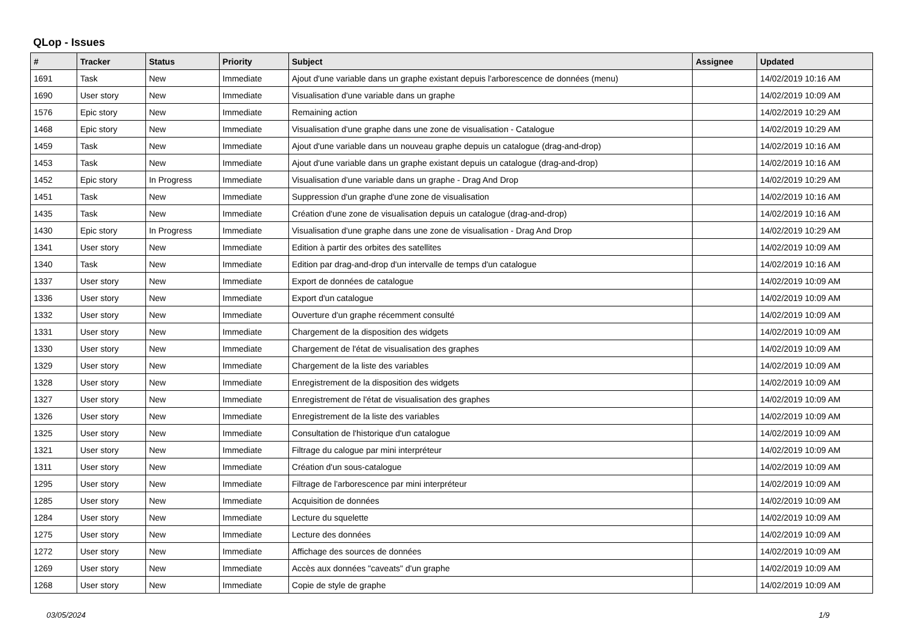QLop - Issues
| # | Tracker | Status | Priority | Subject | Assignee | Updated |
| --- | --- | --- | --- | --- | --- | --- |
| 1691 | Task | New | Immediate | Ajout d'une variable dans un graphe existant depuis l'arborescence de données (menu) | | 14/02/2019 10:16 AM |
| 1690 | User story | New | Immediate | Visualisation d'une variable dans un graphe | | 14/02/2019 10:09 AM |
| 1576 | Epic story | New | Immediate | Remaining action | | 14/02/2019 10:29 AM |
| 1468 | Epic story | New | Immediate | Visualisation d'une graphe dans une zone de visualisation - Catalogue | | 14/02/2019 10:29 AM |
| 1459 | Task | New | Immediate | Ajout d'une variable dans un nouveau graphe depuis un catalogue (drag-and-drop) | | 14/02/2019 10:16 AM |
| 1453 | Task | New | Immediate | Ajout d'une variable dans un graphe existant depuis un catalogue (drag-and-drop) | | 14/02/2019 10:16 AM |
| 1452 | Epic story | In Progress | Immediate | Visualisation d'une variable dans un graphe - Drag And Drop | | 14/02/2019 10:29 AM |
| 1451 | Task | New | Immediate | Suppression d'un graphe d'une zone de visualisation | | 14/02/2019 10:16 AM |
| 1435 | Task | New | Immediate | Création d'une zone de visualisation depuis un catalogue (drag-and-drop) | | 14/02/2019 10:16 AM |
| 1430 | Epic story | In Progress | Immediate | Visualisation d'une graphe dans une zone de visualisation - Drag And Drop | | 14/02/2019 10:29 AM |
| 1341 | User story | New | Immediate | Edition à partir des orbites des satellites | | 14/02/2019 10:09 AM |
| 1340 | Task | New | Immediate | Edition par drag-and-drop d'un intervalle de temps d'un catalogue | | 14/02/2019 10:16 AM |
| 1337 | User story | New | Immediate | Export de données de catalogue | | 14/02/2019 10:09 AM |
| 1336 | User story | New | Immediate | Export d'un catalogue | | 14/02/2019 10:09 AM |
| 1332 | User story | New | Immediate | Ouverture d'un graphe récemment consulté | | 14/02/2019 10:09 AM |
| 1331 | User story | New | Immediate | Chargement de la disposition des widgets | | 14/02/2019 10:09 AM |
| 1330 | User story | New | Immediate | Chargement de l'état de visualisation des graphes | | 14/02/2019 10:09 AM |
| 1329 | User story | New | Immediate | Chargement de la liste des variables | | 14/02/2019 10:09 AM |
| 1328 | User story | New | Immediate | Enregistrement de la disposition des widgets | | 14/02/2019 10:09 AM |
| 1327 | User story | New | Immediate | Enregistrement de l'état de visualisation des graphes | | 14/02/2019 10:09 AM |
| 1326 | User story | New | Immediate | Enregistrement de la liste des variables | | 14/02/2019 10:09 AM |
| 1325 | User story | New | Immediate | Consultation de l'historique d'un catalogue | | 14/02/2019 10:09 AM |
| 1321 | User story | New | Immediate | Filtrage du calogue par mini interpréteur | | 14/02/2019 10:09 AM |
| 1311 | User story | New | Immediate | Création d'un sous-catalogue | | 14/02/2019 10:09 AM |
| 1295 | User story | New | Immediate | Filtrage de l'arborescence par mini interpréteur | | 14/02/2019 10:09 AM |
| 1285 | User story | New | Immediate | Acquisition de données | | 14/02/2019 10:09 AM |
| 1284 | User story | New | Immediate | Lecture du squelette | | 14/02/2019 10:09 AM |
| 1275 | User story | New | Immediate | Lecture des données | | 14/02/2019 10:09 AM |
| 1272 | User story | New | Immediate | Affichage des sources de données | | 14/02/2019 10:09 AM |
| 1269 | User story | New | Immediate | Accès aux données "caveats" d'un graphe | | 14/02/2019 10:09 AM |
| 1268 | User story | New | Immediate | Copie de style de graphe | | 14/02/2019 10:09 AM |
03/05/2024 1/9